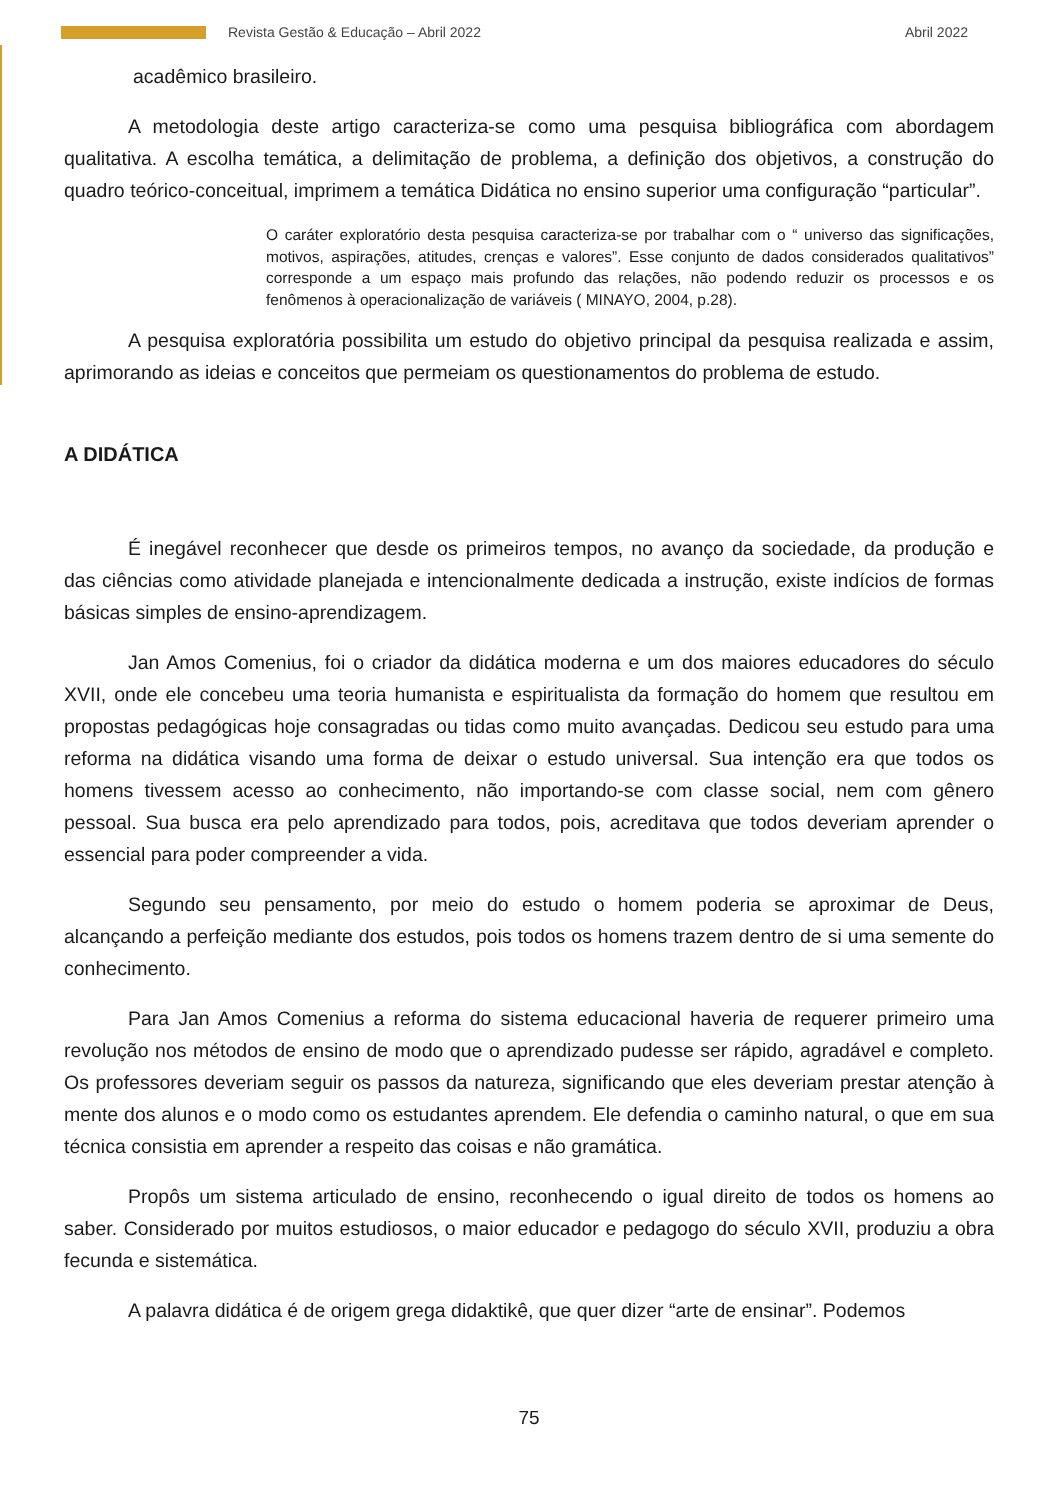Revista Gestão & Educação – Abril 2022 Abril 2022
acadêmico brasileiro.
A metodologia deste artigo caracteriza-se como uma pesquisa bibliográfica com abordagem qualitativa. A escolha temática, a delimitação de problema, a definição dos objetivos, a construção do quadro teórico-conceitual, imprimem a temática Didática no ensino superior uma configuração “particular”.
O caráter exploratório desta pesquisa caracteriza-se por trabalhar com o “ universo das significações, motivos, aspirações, atitudes, crenças e valores”. Esse conjunto de dados considerados qualitativos” corresponde a um espaço mais profundo das relações, não podendo reduzir os processos e os fenômenos à operacionalização de variáveis ( MINAYO, 2004, p.28).
A pesquisa exploratória possibilita um estudo do objetivo principal da pesquisa realizada e assim, aprimorando as ideias e conceitos que permeiam os questionamentos do problema de estudo.
A DIDÁTICA
É inegável reconhecer que desde os primeiros tempos, no avanço da sociedade, da produção e das ciências como atividade planejada e intencionalmente dedicada a instrução, existe indícios de formas básicas simples de ensino-aprendizagem.
Jan Amos Comenius, foi o criador da didática moderna e um dos maiores educadores do século XVII, onde ele concebeu uma teoria humanista e espiritualista da formação do homem que resultou em propostas pedagógicas hoje consagradas ou tidas como muito avançadas. Dedicou seu estudo para uma reforma na didática visando uma forma de deixar o estudo universal. Sua intenção era que todos os homens tivessem acesso ao conhecimento, não importando-se com classe social, nem com gênero pessoal. Sua busca era pelo aprendizado para todos, pois, acreditava que todos deveriam aprender o essencial para poder compreender a vida.
Segundo seu pensamento, por meio do estudo o homem poderia se aproximar de Deus, alcançando a perfeição mediante dos estudos, pois todos os homens trazem dentro de si uma semente do conhecimento.
Para Jan Amos Comenius a reforma do sistema educacional haveria de requerer primeiro uma revolução nos métodos de ensino de modo que o aprendizado pudesse ser rápido, agradável e completo. Os professores deveriam seguir os passos da natureza, significando que eles deveriam prestar atenção à mente dos alunos e o modo como os estudantes aprendem. Ele defendia o caminho natural, o que em sua técnica consistia em aprender a respeito das coisas e não gramática.
Propôs um sistema articulado de ensino, reconhecendo o igual direito de todos os homens ao saber. Considerado por muitos estudiosos, o maior educador e pedagogo do século XVII, produziu a obra fecunda e sistemática.
A palavra didática é de origem grega didaktikê, que quer dizer “arte de ensinar”. Podemos
75